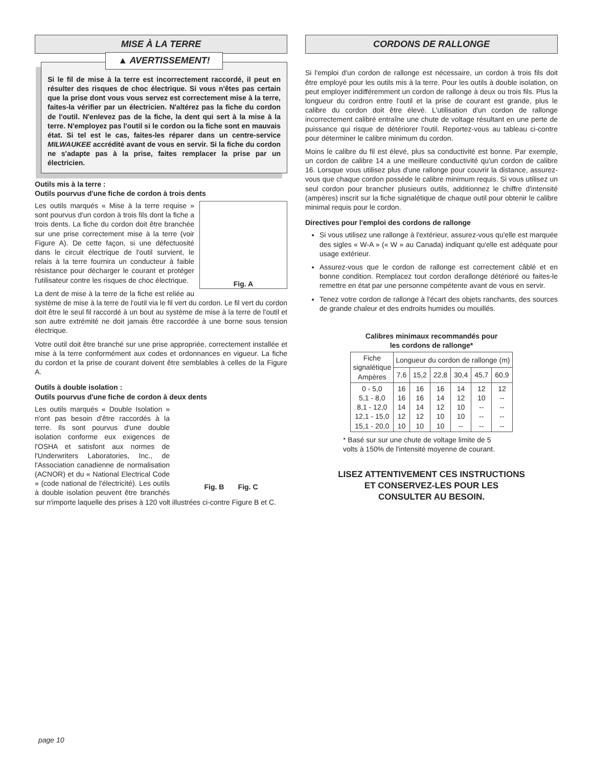MISE À LA TERRE
▲ AVERTISSEMENT!
Si le fil de mise à la terre est incorrectement raccordé, il peut en résulter des risques de choc électrique. Si vous n'êtes pas certain que la prise dont vous vous servez est correctement mise à la terre, faites-la vérifier par un électricien. N'altérez pas la fiche du cordon de l'outil. N'enlevez pas de la fiche, la dent qui sert à la mise à la terre. N'employez pas l'outil si le cordon ou la fiche sont en mauvais état. Si tel est le cas, faites-les réparer dans un centre-service MILWAUKEE accrédité avant de vous en servir. Si la fiche du cordon ne s'adapte pas à la prise, faites remplacer la prise par un électricien.
Outils mis à la terre :
Outils pourvus d'une fiche de cordon à trois dents
Fig. A
Les outils marqués « Mise à la terre requise » sont pourvus d'un cordon à trois fils dont la fiche a trois dents. La fiche du cordon doit être branchée sur une prise correctement mise à la terre (voir Figure A). De cette façon, si une défectuosité dans le circuit électrique de l'outil survient, le relais à la terre fournira un conducteur à faible résistance pour décharger le courant et protéger l'utilisateur contre les risques de choc électrique.
La dent de mise à la terre de la fiche est reliée au système de mise à la terre de l'outil via le fil vert du cordon. Le fil vert du cordon doit être le seul fil raccordé à un bout au système de mise à la terre de l'outil et son autre extrémité ne doit jamais être raccordée à une borne sous tension électrique.
Votre outil doit être branché sur une prise appropriée, correctement installée et mise à la terre conformément aux codes et ordonnances en vigueur. La fiche du cordon et la prise de courant doivent être semblables à celles de la Figure A.
Outils à double isolation :
Outils pourvus d'une fiche de cordon à deux dents
Fig. B Fig. C
Les outils marqués « Double Isolation » n'ont pas besoin d'être raccordés à la terre. Ils sont pourvus d'une double isolation conforme eux exigences de l'OSHA et satisfont aux normes de l'Underwriters Laboratories, Inc., de l'Association canadienne de normalisation (ACNOR) et du « National Electrical Code » (code national de l'électricité). Les outils à double isolation peuvent être branchés sur n'importe laquelle des prises à 120 volt illustrées ci-contre Figure B et C.
CORDONS DE RALLONGE
Si l'emploi d'un cordon de rallonge est nécessaire, un cordon à trois fils doit être employé pour les outils mis à la terre. Pour les outils à double isolation, on peut employer indifféremment un cordon de rallonge à deux ou trois fils. Plus la longueur du cordron entre l'outil et la prise de courant est grande, plus le calibre du cordon doit être élevé. L'utilisation d'un cordon de rallonge incorrectement calibré entraîne une chute de voltage résultant en une perte de puissance qui risque de détériorer l'outil. Reportez-vous au tableau ci-contre pour déterminer le calibre minimum du cordon.
Moins le calibre du fil est élevé, plus sa conductivité est bonne. Par exemple, un cordon de calibre 14 a une meilleure conductivité qu'un cordon de calibre 16. Lorsque vous utilisez plus d'une rallonge pour couvrir la distance, assurez-vous que chaque cordon possède le calibre minimum requis. Si vous utilisez un seul cordon pour brancher plusieurs outils, additionnez le chiffre d'intensité (ampères) inscrit sur la fiche signalétique de chaque outil pour obtenir le calibre minimal requis pour le cordon.
Directives pour l'emploi des cordons de rallonge
Si vous utilisez une rallonge à l'extérieur, assurez-vous qu'elle est marquée des sigles « W-A » (« W » au Canada) indiquant qu'elle est adéquate pour usage extérieur.
Assurez-vous que le cordon de rallonge est correctement câblé et en bonne condition. Remplacez tout cordon derallonge détérioré ou faites-le remettre en état par une personne compétente avant de vous en servir.
Tenez votre cordon de rallonge à l'écart des objets ranchants, des sources de grande chaleur et des endroits humides ou mouillés.
Calibres minimaux recommandés pour
les cordons de rallonge*
| Fiche signalétique Ampères | Longueur du cordon de rallonge (m) | | | | | |
| --- | --- | --- | --- | --- | --- | --- |
| | 7,6 | 15,2 | 22,8 | 30,4 | 45,7 | 60,9 |
| 0 - 5,0 5,1 - 8,0 8,1 - 12,0 12,1 - 15,0 15,1 - 20,0 | 16 16 14 12 10 | 16 16 14 12 10 | 16 14 12 10 10 | 14 12 10 10 -- | 12 10 -- -- -- | 12 -- -- -- -- |
* Basé sur sur une chute de voltage limite de 5
volts à 150% de l'intensité moyenne de courant.
LISEZ ATTENTIVEMENT CES INSTRUCTIONS
ET CONSERVEZ-LES POUR LES
CONSULTER AU BESOIN.
page 10